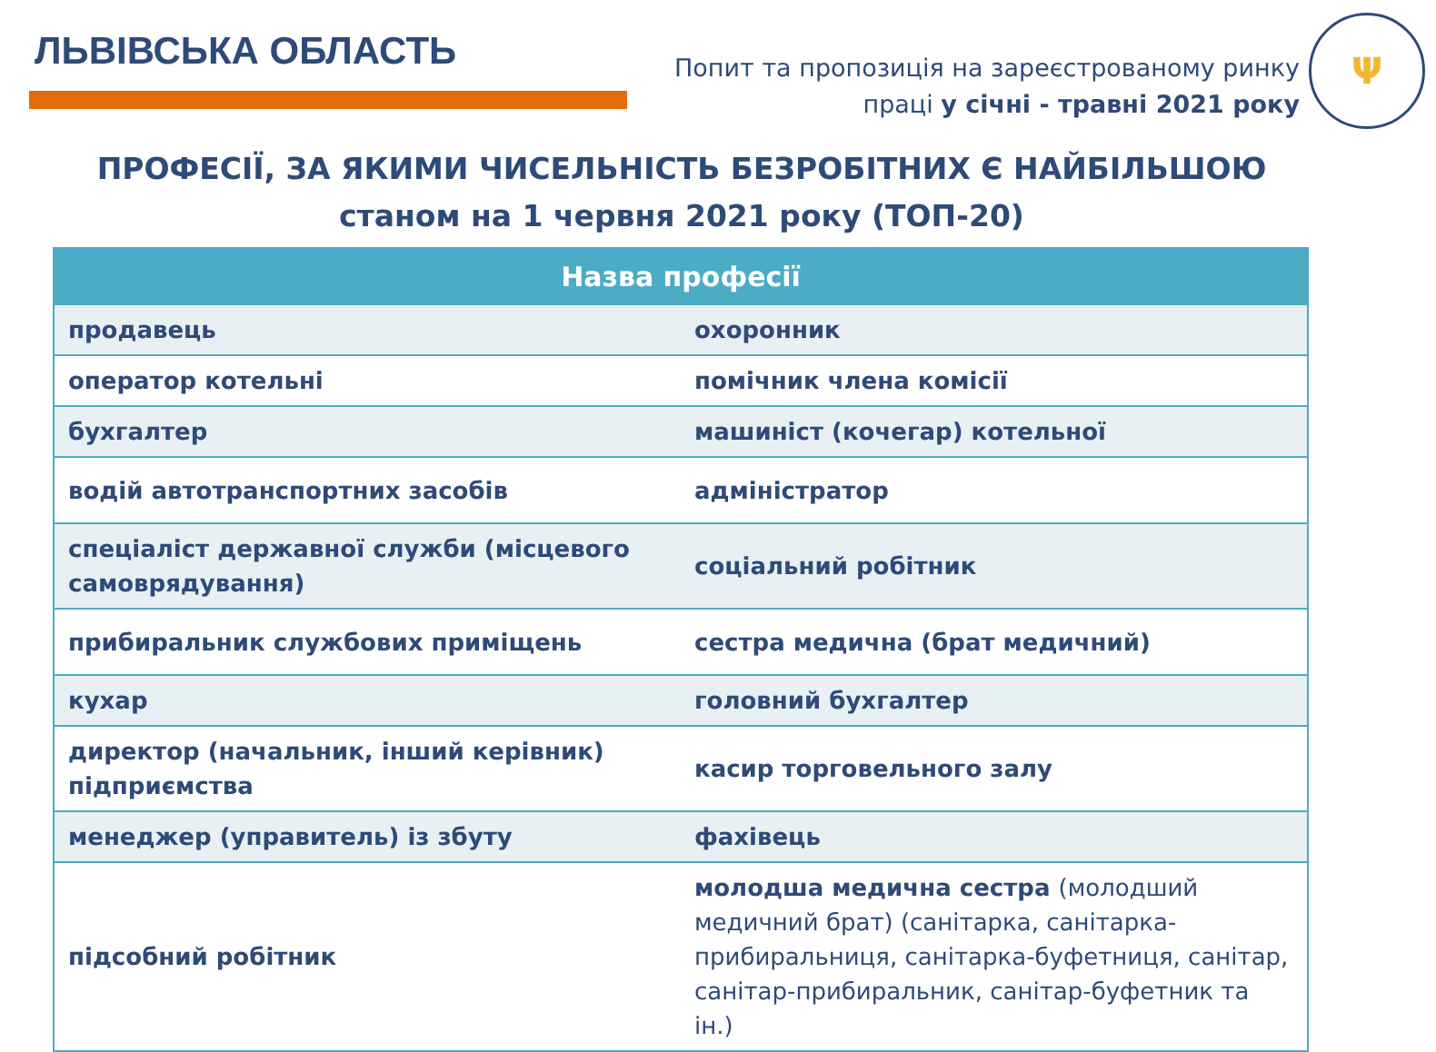ЛЬВІВСЬКА ОБЛАСТЬ
Попит та пропозиція на зареєстрованому ринку праці у січні - травні 2021 року
Ψ
ПРОФЕСІЇ, ЗА ЯКИМИ ЧИСЕЛЬНІСТЬ БЕЗРОБІТНИХ Є НАЙБІЛЬШОЮ
станом на 1 червня 2021 року (ТОП-20)
| Назва професії | |
| --- | --- |
| продавець | охоронник |
| оператор котельні | помічник члена комісії |
| бухгалтер | машиніст (кочегар) котельної |
| водій автотранспортних засобів | адміністратор |
| спеціаліст державної служби (місцевого самоврядування) | соціальний робітник |
| прибиральник службових приміщень | сестра медична (брат медичний) |
| кухар | головний бухгалтер |
| директор (начальник, інший керівник) підприємства | касир торговельного залу |
| менеджер (управитель) із збуту | фахівець |
| підсобний робітник | молодша медична сестра (молодший медичний брат) (санітарка, санітарка-прибиральниця, санітарка-буфетниця, санітар, санітар-прибиральник, санітар-буфетник та ін.) |